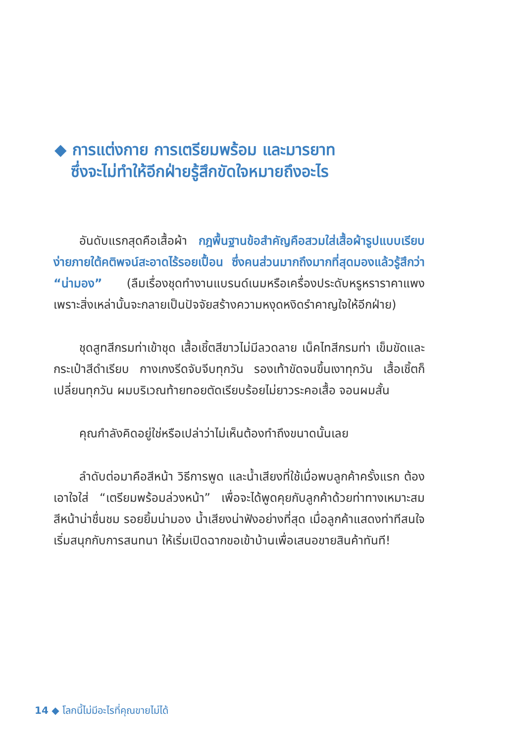◆ การแต่งกาย การเตรียมพร้อม และมารยาท
ซึ่งจะไม่ทำให้อีกฝ่ายรู้สึกขัดใจหมายถึงอะไร
อันดับแรกสุดคือเสื้อผ้า กฎพื้นฐานข้อสำคัญคือสวมใส่เสื้อผ้ารูปแบบเรียบง่ายภายใต้คติพจน์สะอาดไร้รอยเปื้อน ซึ่งคนส่วนมากถึงมากที่สุดมองแล้วรู้สึกว่า “น่ามอง” (ลืมเรื่องชุดทำงานแบรนด์เนมหรือเครื่องประดับหรูหราราคาแพง เพราะสิ่งเหล่านั้นจะกลายเป็นปัจจัยสร้างความหงุดหงิดรำคาญใจให้อีกฝ่าย)
ชุดสูทสีกรมท่าเข้าชุด เสื้อเชิ้ตสีขาวไม่มีลวดลาย เน็คไทสีกรมท่า เข็มขัดและกระเป๋าสีดำเรียบ กางเกงรีดจับจีบทุกวัน รองเท้าขัดจนขึ้นเงาทุกวัน เสื้อเชิ้ตก็เปลี่ยนทุกวัน ผมบริเวณท้ายทอยตัดเรียบร้อยไม่ยาวระคอเสื้อ จอนผมสั้น
คุณกำลังคิดอยู่ใช่หรือเปล่าว่าไม่เห็นต้องทำถึงขนาดนั้นเลย
ลำดับต่อมาคือสีหน้า วิธีการพูด และน้ำเสียงที่ใช้เมื่อพบลูกค้าครั้งแรก ต้องเอาใจใส่ “เตรียมพร้อมล่วงหน้า” เพื่อจะได้พูดคุยกับลูกค้าด้วยท่าทางเหมาะสม สีหน้าน่าชื่นชม รอยยิ้มน่ามอง น้ำเสียงน่าฟังอย่างที่สุด เมื่อลูกค้าแสดงท่าทีสนใจ เริ่มสนุกกับการสนทนา ให้เริ่มเปิดฉากขอเข้าบ้านเพื่อเสนอขายสินค้าทันที!
14 ◆ โลกนี้ไม่มีอะไรที่คุณขายไม่ได้